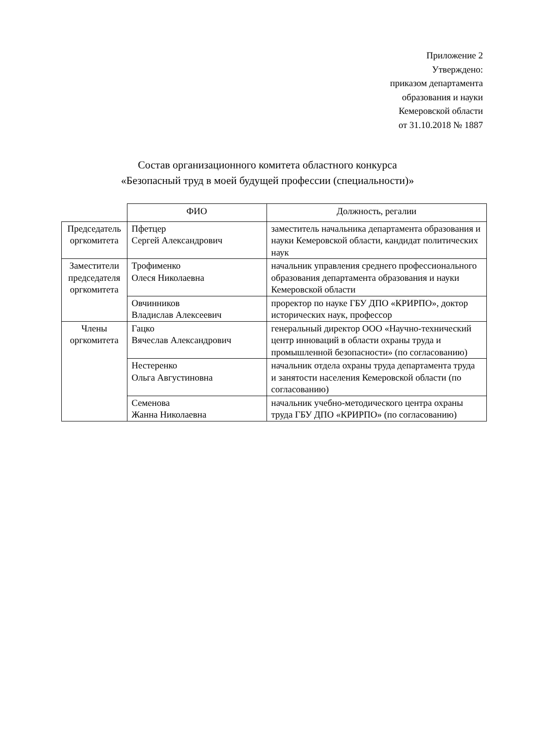Приложение 2
Утверждено:
приказом департамента
образования и науки
Кемеровской области
от 31.10.2018 № 1887
Состав организационного комитета областного конкурса
«Безопасный труд в моей будущей профессии (специальности)»
| | ФИО | Должность, регалии |
| --- | --- | --- |
| Председатель оргкомитета | Пфетцер Сергей Александрович | заместитель начальника департамента образования и науки Кемеровской области, кандидат политических наук |
| Заместители председателя оргкомитета | Трофименко Олеся Николаевна | начальник управления среднего профессионального образования департамента образования и науки Кемеровской области |
| | Овчинников Владислав Алексеевич | проректор по науке ГБУ ДПО «КРИРПО», доктор исторических наук, профессор |
| Члены оргкомитета | Гацко Вячеслав Александрович | генеральный директор ООО «Научно-технический центр инноваций в области охраны труда и промышленной безопасности» (по согласованию) |
| | Нестеренко Ольга Августиновна | начальник отдела охраны труда департамента труда и занятости населения Кемеровской области (по согласованию) |
| | Семенова Жанна Николаевна | начальник учебно-методического центра охраны труда ГБУ ДПО «КРИРПО» (по согласованию) |